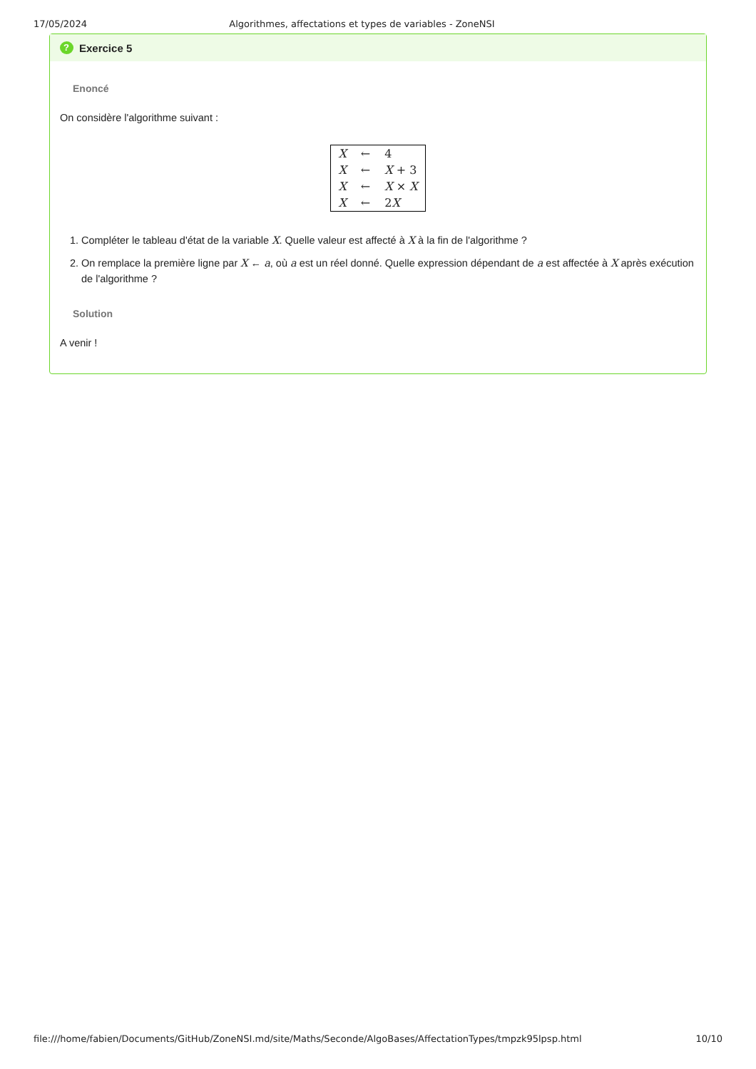17/05/2024 Algorithmes, affectations et types de variables - ZoneNSI
? Exercice 5
Enoncé
On considère l'algorithme suivant :
| X | ← | 4 |
| X | ← | X + 3 |
| X | ← | X × X |
| X | ← | 2 X |
1. Compléter le tableau d'état de la variable X. Quelle valeur est affecté à X à la fin de l'algorithme ?
2. On remplace la première ligne par X ← a, où a est un réel donné. Quelle expression dépendant de a est affectée à X après exécution de l'algorithme ?
Solution
A venir !
file:///home/fabien/Documents/GitHub/ZoneNSI.md/site/Maths/Seconde/AlgoBases/AffectationTypes/tmpzk95lpsp.html 10/10